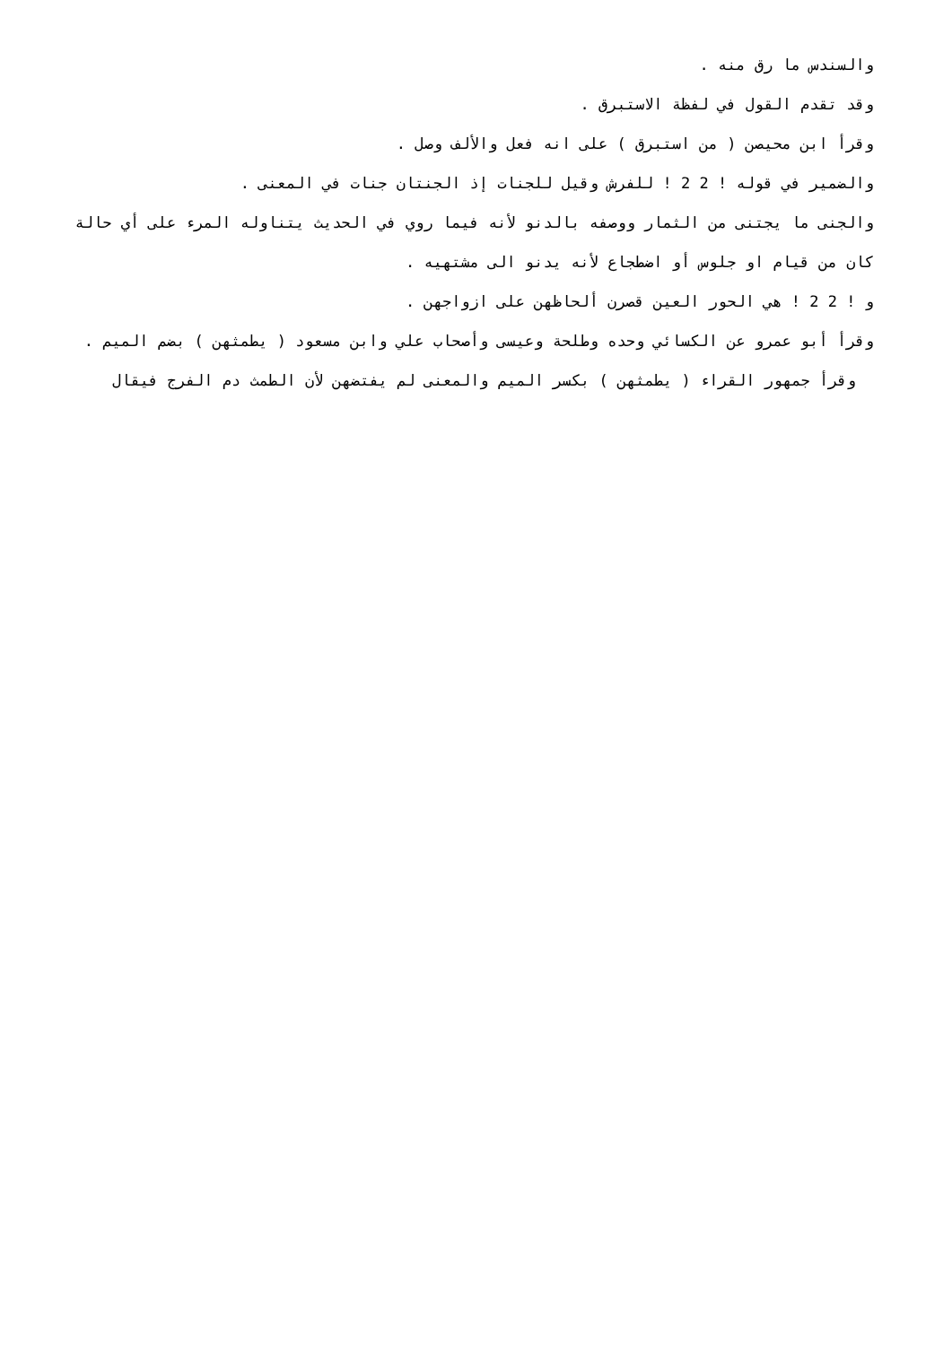والسندس ما رق منه .
وقد تقدم القول في لفظة الاستبرق .
وقرأ ابن محيصن ( من استبرق ) على انه فعل والألف وصل .
والضمير في قوله ! 2 2 ! للفرش وقيل للجنات إذ الجنتان جنات في المعنى .
والجنى ما يجتنى من الثمار ووصفه بالدنو لأنه فيما روي في الحديث يتناوله المرء على أي حالة كان من قيام او جلوس أو اضطجاع لأنه يدنو الى مشتهيه .
و ! 2 2 ! هي الحور العين قصرن ألحاظهن على ازواجهن .
وقرأ أبو عمرو عن الكسائي وحده وطلحة وعيسى وأصحاب علي وابن مسعود ( يطمثهن ) بضم الميم .
وقرأ جمهور القراء ( يطمثهن ) بكسر الميم والمعنى لم يفتضهن لأن الطمث دم الفرج فيقال